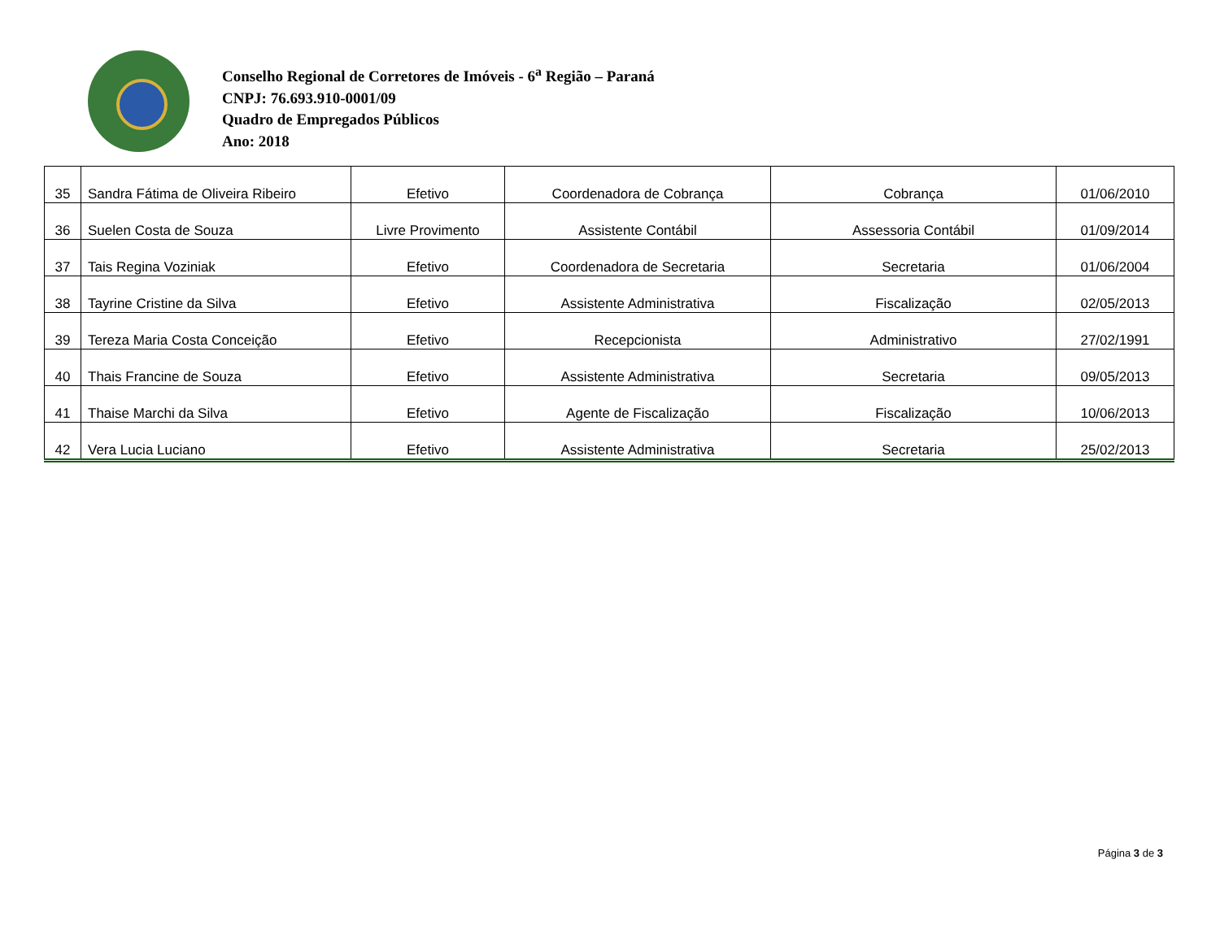Conselho Regional de Corretores de Imóveis - 6<sup>a</sup> Região – Paraná
CNPJ: 76.693.910-0001/09
Quadro de Empregados Públicos
Ano: 2018
| 35 | Sandra Fátima de Oliveira Ribeiro | Efetivo | Coordenadora de Cobrança | Cobrança | 01/06/2010 |
| 36 | Suelen Costa de Souza | Livre Provimento | Assistente Contábil | Assessoria Contábil | 01/09/2014 |
| 37 | Tais Regina Voziniak | Efetivo | Coordenadora de Secretaria | Secretaria | 01/06/2004 |
| 38 | Tayrine Cristine da Silva | Efetivo | Assistente Administrativa | Fiscalização | 02/05/2013 |
| 39 | Tereza Maria Costa Conceição | Efetivo | Recepcionista | Administrativo | 27/02/1991 |
| 40 | Thais Francine de Souza | Efetivo | Assistente Administrativa | Secretaria | 09/05/2013 |
| 41 | Thaise Marchi da Silva | Efetivo | Agente de Fiscalização | Fiscalização | 10/06/2013 |
| 42 | Vera Lucia Luciano | Efetivo | Assistente Administrativa | Secretaria | 25/02/2013 |
Página 3 de 3